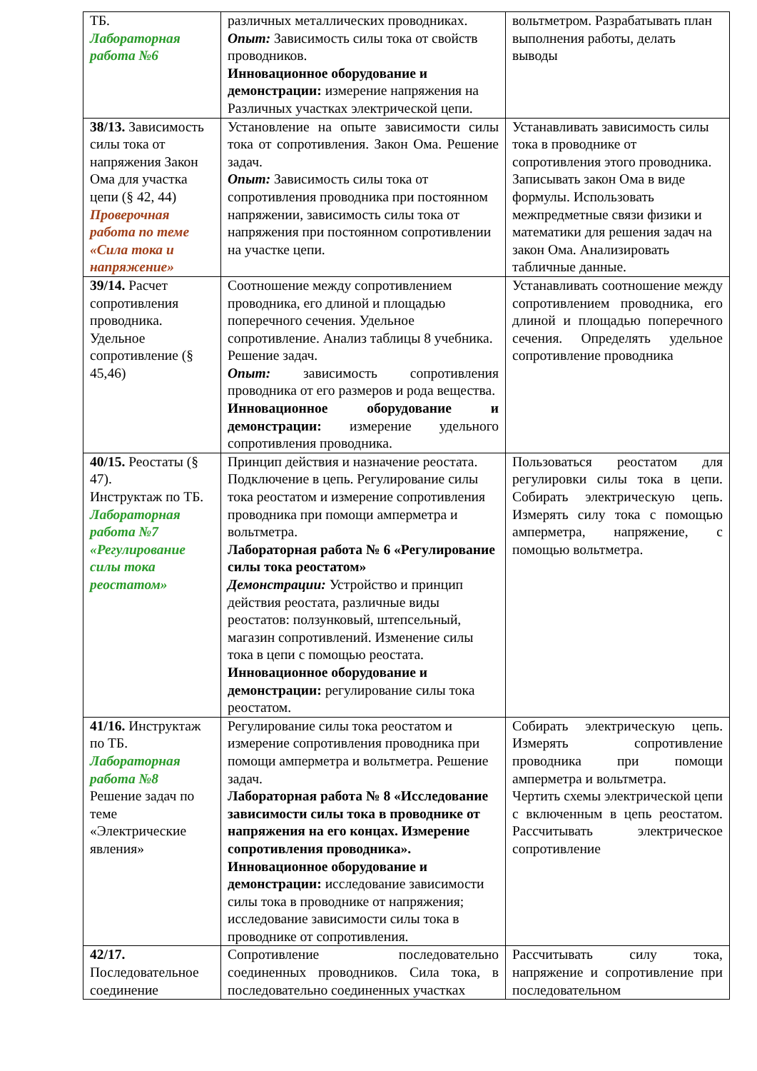| ТБ. Лабораторная работа №6 | различных металлических проводниках. Опыт: Зависимость силы тока от свойств проводников. Инновационное оборудование и демонстрации: измерение напряжения на Различных участках электрической цепи. | вольтметром. Разрабатывать план выполнения работы, делать выводы |
| 38/13. Зависимость силы тока от напряжения Закон Ома для участка цепи (§ 42, 44) Проверочная работа по теме «Сила тока и напряжение» | Установление на опыте зависимости силы тока от сопротивления. Закон Ома. Решение задач. Опыт: Зависимость силы тока от сопротивления проводника при постоянном напряжении, зависимость силы тока от напряжения при постоянном сопротивлении на участке цепи. | Устанавливать зависимость силы тока в проводнике от сопротивления этого проводника. Записывать закон Ома в виде формулы. Использовать межпредметные связи физики и математики для решения задач на закон Ома. Анализировать табличные данные. |
| 39/14. Расчет сопротивления проводника. Удельное сопротивление (§ 45,46) | Соотношение между сопротивлением проводника, его длиной и площадью поперечного сечения. Удельное сопротивление. Анализ таблицы 8 учебника. Решение задач. Опыт: зависимость сопротивления проводника от его размеров и рода вещества. Инновационное оборудование и демонстрации: измерение удельного сопротивления проводника. | Устанавливать соотношение между сопротивлением проводника, его длиной и площадью поперечного сечения. Определять удельное сопротивление проводника |
| 40/15. Реостаты (§ 47). Инструктаж по ТБ. Лабораторная работа №7 «Регулирование силы тока реостатом» | Принцип действия и назначение реостата. Подключение в цепь. Регулирование силы тока реостатом и измерение сопротивления проводника при помощи амперметра и вольтметра. Лабораторная работа № 6 «Регулирование силы тока реостатом» Демонстрации: Устройство и принцип действия реостата, различные виды реостатов: ползунковый, штепсельный, магазин сопротивлений. Изменение силы тока в цепи с помощью реостата. Инновационное оборудование и демонстрации: регулирование силы тока реостатом. | Пользоваться реостатом для регулировки силы тока в цепи. Собирать электрическую цепь. Измерять силу тока с помощью амперметра, напряжение, с помощью вольтметра. |
| 41/16. Инструктаж по ТБ. Лабораторная работа №8 Решение задач по теме «Электрические явления» | Регулирование силы тока реостатом и измерение сопротивления проводника при помощи амперметра и вольтметра. Решение задач. Лабораторная работа № 8 «Исследование зависимости силы тока в проводнике от напряжения на его концах. Измерение сопротивления проводника». Инновационное оборудование и демонстрации: исследование зависимости силы тока в проводнике от напряжения; исследование зависимости силы тока в проводнике от сопротивления. | Собирать электрическую цепь. Измерять сопротивление проводника при помощи амперметра и вольтметра. Чертить схемы электрической цепи с включенным в цепь реостатом. Рассчитывать электрическое сопротивление |
| 42/17. Последовательное соединение | Сопротивление последовательно соединенных проводников. Сила тока, в последовательно соединенных участках | Рассчитывать силу тока, напряжение и сопротивление при последовательном |